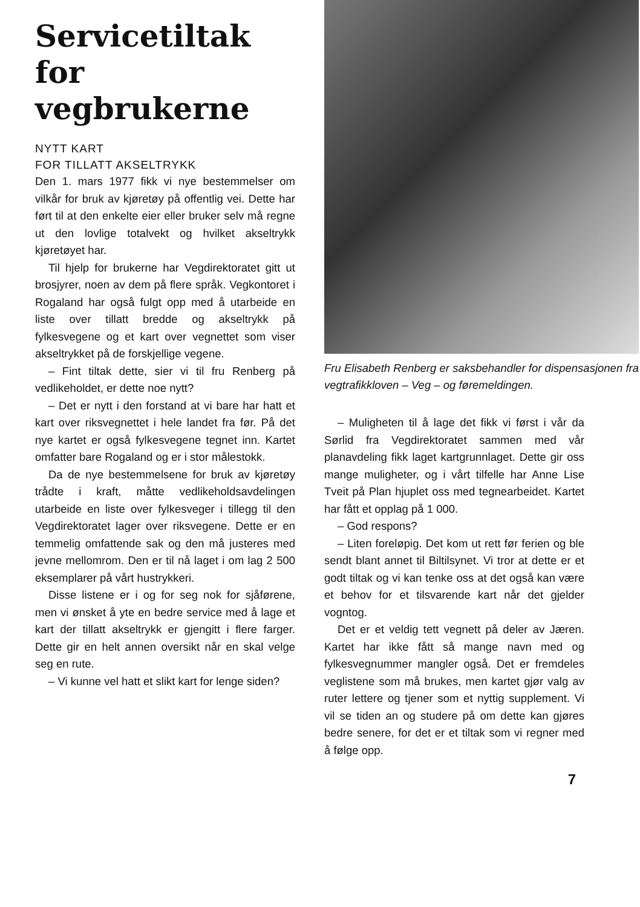Servicetiltak for vegbrukerne
NYTT KART
FOR TILLATT AKSELTRYKK
Den 1. mars 1977 fikk vi nye bestemmelser om vilkår for bruk av kjøretøy på offentlig vei. Dette har ført til at den enkelte eier eller bruker selv må regne ut den lovlige totalvekt og hvilket akseltrykk kjøretøyet har.
Til hjelp for brukerne har Vegdirektoratet gitt ut brosjyrer, noen av dem på flere språk. Vegkontoret i Rogaland har også fulgt opp med å utarbeide en liste over tillatt bredde og akseltrykk på fylkesvegene og et kart over vegnettet som viser akseltrykket på de forskjellige vegene.
– Fint tiltak dette, sier vi til fru Renberg på vedlikeholdet, er dette noe nytt?
– Det er nytt i den forstand at vi bare har hatt et kart over riksvegnettet i hele landet fra før. På det nye kartet er også fylkesvegene tegnet inn. Kartet omfatter bare Rogaland og er i stor målestokk.
Da de nye bestemmelsene for bruk av kjøretøy trådte i kraft, måtte vedlikeholdsavdelingen utarbeide en liste over fylkesveger i tillegg til den Vegdirektoratet lager over riksvegene. Dette er en temmelig omfattende sak og den må justeres med jevne mellomrom. Den er til nå laget i om lag 2 500 eksemplarer på vårt hustrykkeri.
Disse listene er i og for seg nok for sjåførene, men vi ønsket å yte en bedre service med å lage et kart der tillatt akseltrykk er gjengitt i flere farger. Dette gir en helt annen oversikt når en skal velge seg en rute.
– Vi kunne vel hatt et slikt kart for lenge siden?
Fru Elisabeth Renberg er saksbehandler for dispensasjonen fra vegtrafikkloven – Veg – og føremeldingen.
– Muligheten til å lage det fikk vi først i vår da Sørlid fra Vegdirektoratet sammen med vår planavdeling fikk laget kartgrunnlaget. Dette gir oss mange muligheter, og i vårt tilfelle har Anne Lise Tveit på Plan hjuplet oss med tegnearbeidet. Kartet har fått et opplag på 1 000.
– God respons?
– Liten foreløpig. Det kom ut rett før ferien og ble sendt blant annet til Biltilsynet. Vi tror at dette er et godt tiltak og vi kan tenke oss at det også kan være et behov for et tilsvarende kart når det gjelder vogntog.
Det er et veldig tett vegnett på deler av Jæren. Kartet har ikke fått så mange navn med og fylkesvegnummer mangler også. Det er fremdeles veglistene som må brukes, men kartet gjør valg av ruter lettere og tjener som et nyttig supplement. Vi vil se tiden an og studere på om dette kan gjøres bedre senere, for det er et tiltak som vi regner med å følge opp.
7